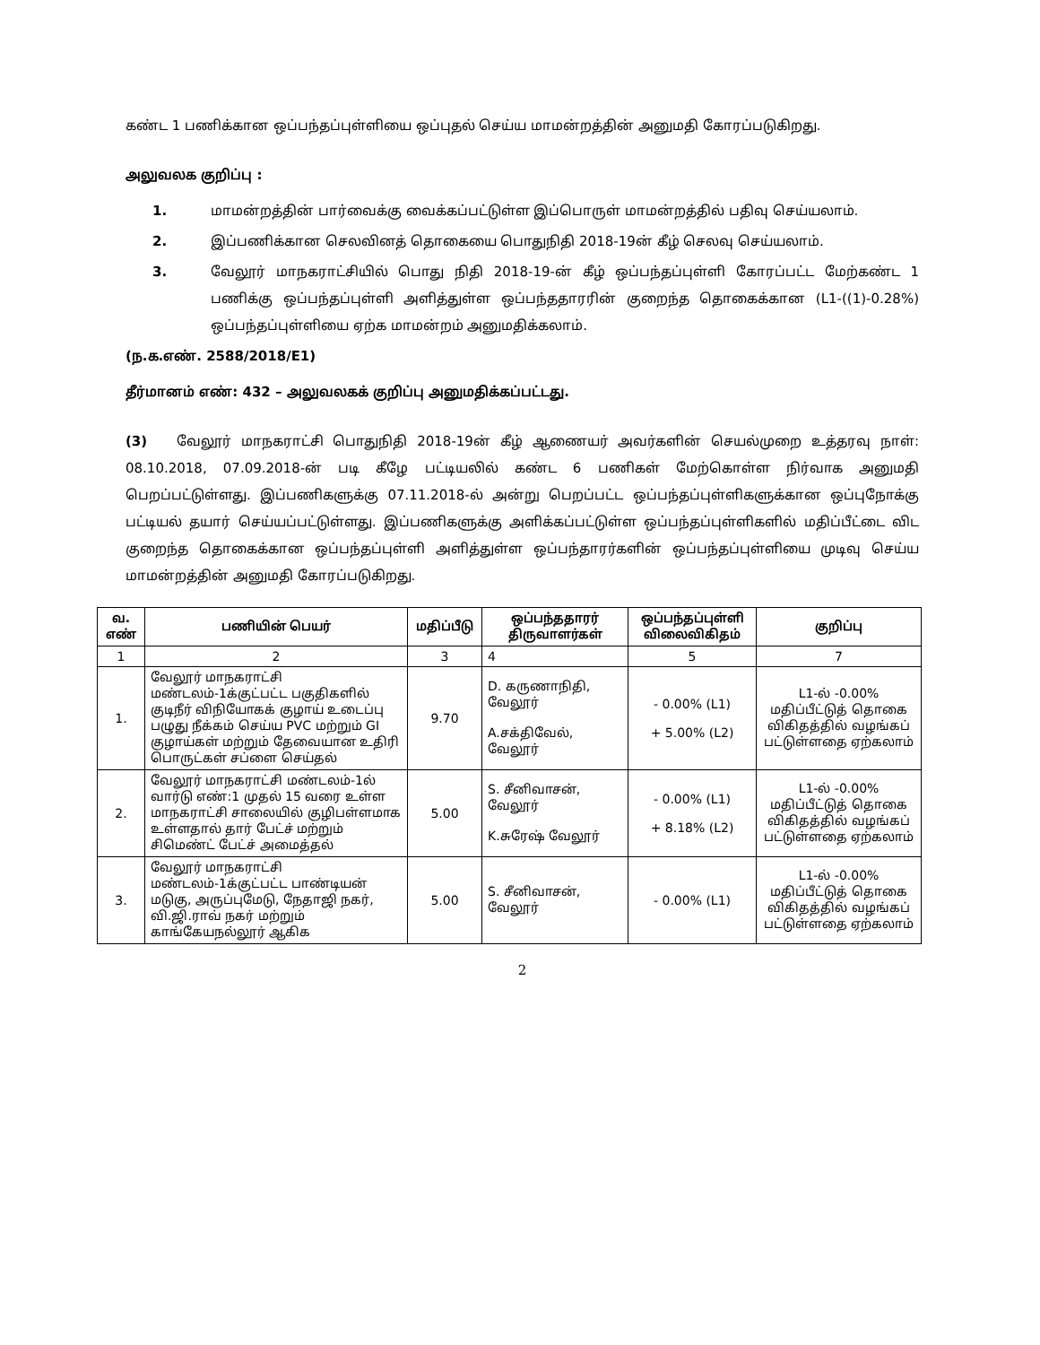கண்ட 1 பணிக்கான ஒப்பந்தப்புள்ளியை ஒப்புதல் செய்ய மாமன்றத்தின் அனுமதி கோரப்படுகிறது.
அலுவலக குறிப்பு :
1. மாமன்றத்தின் பார்வைக்கு வைக்கப்பட்டுள்ள இப்பொருள் மாமன்றத்தில் பதிவு செய்யலாம்.
2. இப்பணிக்கான செலவினத் தொகையை பொதுநிதி 2018-19ன் கீழ் செலவு செய்யலாம்.
3. வேலூர் மாநகராட்சியில் பொது நிதி 2018-19-ன் கீழ் ஒப்பந்தப்புள்ளி கோரப்பட்ட மேற்கண்ட 1 பணிக்கு ஒப்பந்தப்புள்ளி அளித்துள்ள ஒப்பந்ததாரரின் குறைந்த தொகைக்கான (L1-((1)-0.28%) ஒப்பந்தப்புள்ளியை ஏற்க மாமன்றம் அனுமதிக்கலாம்.
(ந.க.எண். 2588/2018/E1)
தீர்மானம் எண்: 432 – அலுவலகக் குறிப்பு அனுமதிக்கப்பட்டது.
(3) வேலூர் மாநகராட்சி பொதுநிதி 2018-19ன் கீழ் ஆணையர் அவர்களின் செயல்முறை உத்தரவு நாள்: 08.10.2018, 07.09.2018-ன் படி கீழே பட்டியலில் கண்ட 6 பணிகள் மேற்கொள்ள நிர்வாக அனுமதி பெறப்பட்டுள்ளது. இப்பணிகளுக்கு 07.11.2018-ல் அன்று பெறப்பட்ட ஒப்பந்தப்புள்ளிகளுக்கான ஒப்புநோக்கு பட்டியல் தயார் செய்யப்பட்டுள்ளது. இப்பணிகளுக்கு அளிக்கப்பட்டுள்ள ஒப்பந்தப்புள்ளிகளில் மதிப்பீட்டை விட குறைந்த தொகைக்கான ஒப்பந்தப்புள்ளி அளித்துள்ள ஒப்பந்தாரர்களின் ஒப்பந்தப்புள்ளியை முடிவு செய்ய மாமன்றத்தின் அனுமதி கோரப்படுகிறது.
| வ. எண் | பணியின் பெயர் | மதிப்பீடு | ஒப்பந்ததாரர் திருவாளர்கள் | ஒப்பந்தப்புள்ளி விலைவிகிதம் | குறிப்பு |
| --- | --- | --- | --- | --- | --- |
| 1 | 2 | 3 | 4 | 5 | 7 |
| 1. | வேலூர் மாநகராட்சி மண்டலம்-1க்குட்பட்ட பகுதிகளில் குடிநீர் விநியோகக் குழாய் உடைப்பு பழுது நீக்கம் செய்ய PVC மற்றும் GI குழாய்கள் மற்றும் தேவையான உதிரி பொருட்கள் சப்ளை செய்தல் | 9.70 | D. கருணாநிதி, வேலூர் A.சக்திவேல், வேலூர் | - 0.00% (L1) + 5.00% (L2) | L1-ல் -0.00% மதிப்பீட்டுத் தொகை விகிதத்தில் வழங்கப் பட்டுள்ளதை ஏற்கலாம் |
| 2. | வேலூர் மாநகராட்சி மண்டலம்-1ல் வார்டு எண்:1 முதல் 15 வரை உள்ள மாநகராட்சி சாலையில் குழிபள்ளமாக உள்ளதால் தார் பேட்ச் மற்றும் சிமெண்ட் பேட்ச் அமைத்தல் | 5.00 | S. சீனிவாசன், வேலூர் K.சுரேஷ் வேலூர் | - 0.00% (L1) + 8.18% (L2) | L1-ல் -0.00% மதிப்பீட்டுத் தொகை விகிதத்தில் வழங்கப் பட்டுள்ளதை ஏற்கலாம் |
| 3. | வேலூர் மாநகராட்சி மண்டலம்-1க்குட்பட்ட பாண்டியன் மடுகு, அருப்புமேடு, நேதாஜி நகர், வி.ஜி.ராவ் நகர் மற்றும் காங்கேயநல்லூர் ஆகிக | 5.00 | S. சீனிவாசன், வேலூர் | - 0.00% (L1) | L1-ல் -0.00% மதிப்பீட்டுத் தொகை விகிதத்தில் வழங்கப் பட்டுள்ளதை ஏற்கலாம் |
2